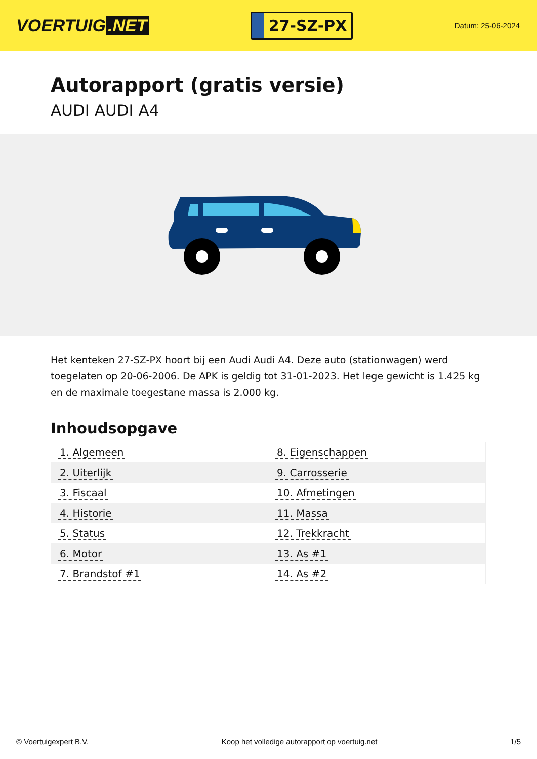VOERTUIG.NET
27-SZ-PX
Datum: 25-06-2024
Autorapport (gratis versie)
AUDI AUDI A4
Het kenteken 27-SZ-PX hoort bij een Audi Audi A4. Deze auto (stationwagen) werd toegelaten op 20-06-2006. De APK is geldig tot 31-01-2023. Het lege gewicht is 1.425 kg en de maximale toegestane massa is 2.000 kg.
Inhoudsopgave
| 1. Algemeen | 8. Eigenschappen |
| 2. Uiterlijk | 9. Carrosserie |
| 3. Fiscaal | 10. Afmetingen |
| 4. Historie | 11. Massa |
| 5. Status | 12. Trekkracht |
| 6. Motor | 13. As #1 |
| 7. Brandstof #1 | 14. As #2 |
© Voertuigexpert B.V. Koop het volledige autorapport op voertuig.net 1/5